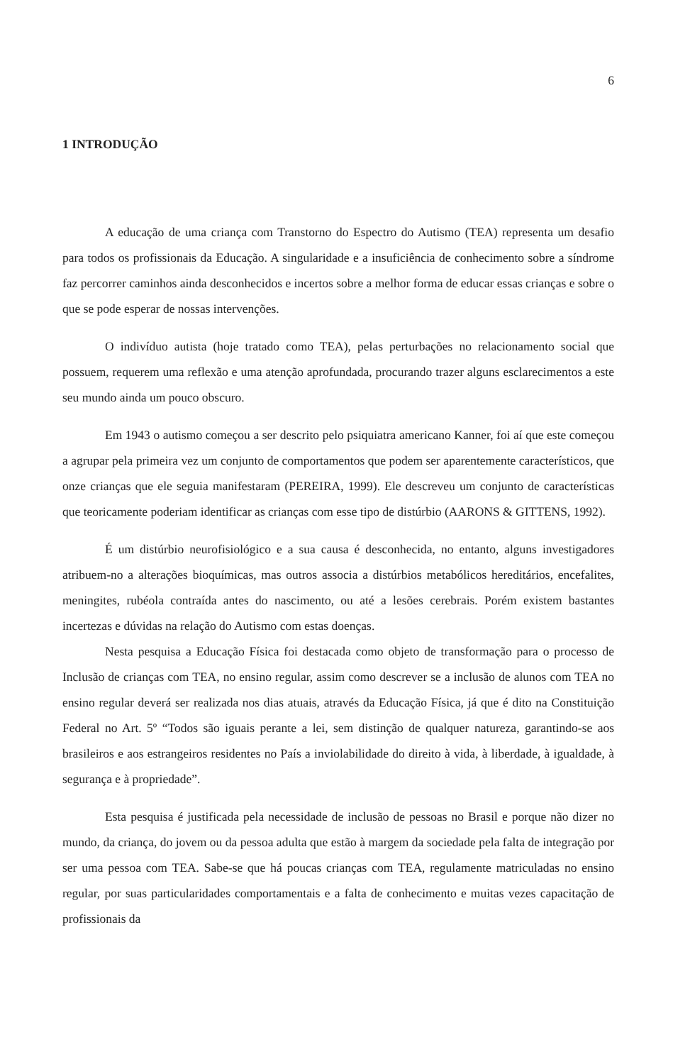6
1 INTRODUÇÃO
A educação de uma criança com Transtorno do Espectro do Autismo (TEA) representa um desafio para todos os profissionais da Educação. A singularidade e a insuficiência de conhecimento sobre a síndrome faz percorrer caminhos ainda desconhecidos e incertos sobre a melhor forma de educar essas crianças e sobre o que se pode esperar de nossas intervenções.
O indivíduo autista (hoje tratado como TEA), pelas perturbações no relacionamento social que possuem, requerem uma reflexão e uma atenção aprofundada, procurando trazer alguns esclarecimentos a este seu mundo ainda um pouco obscuro.
Em 1943 o autismo começou a ser descrito pelo psiquiatra americano Kanner, foi aí que este começou a agrupar pela primeira vez um conjunto de comportamentos que podem ser aparentemente característicos, que onze crianças que ele seguia manifestaram (PEREIRA, 1999). Ele descreveu um conjunto de características que teoricamente poderiam identificar as crianças com esse tipo de distúrbio (AARONS & GITTENS, 1992).
É um distúrbio neurofisiológico e a sua causa é desconhecida, no entanto, alguns investigadores atribuem-no a alterações bioquímicas, mas outros associa a distúrbios metabólicos hereditários, encefalites, meningites, rubéola contraída antes do nascimento, ou até a lesões cerebrais. Porém existem bastantes incertezas e dúvidas na relação do Autismo com estas doenças.
Nesta pesquisa a Educação Física foi destacada como objeto de transformação para o processo de Inclusão de crianças com TEA, no ensino regular, assim como descrever se a inclusão de alunos com TEA no ensino regular deverá ser realizada nos dias atuais, através da Educação Física, já que é dito na Constituição Federal no Art. 5º “Todos são iguais perante a lei, sem distinção de qualquer natureza, garantindo-se aos brasileiros e aos estrangeiros residentes no País a inviolabilidade do direito à vida, à liberdade, à igualdade, à segurança e à propriedade”.
Esta pesquisa é justificada pela necessidade de inclusão de pessoas no Brasil e porque não dizer no mundo, da criança, do jovem ou da pessoa adulta que estão à margem da sociedade pela falta de integração por ser uma pessoa com TEA. Sabe-se que há poucas crianças com TEA, regulamente matriculadas no ensino regular, por suas particularidades comportamentais e a falta de conhecimento e muitas vezes capacitação de profissionais da